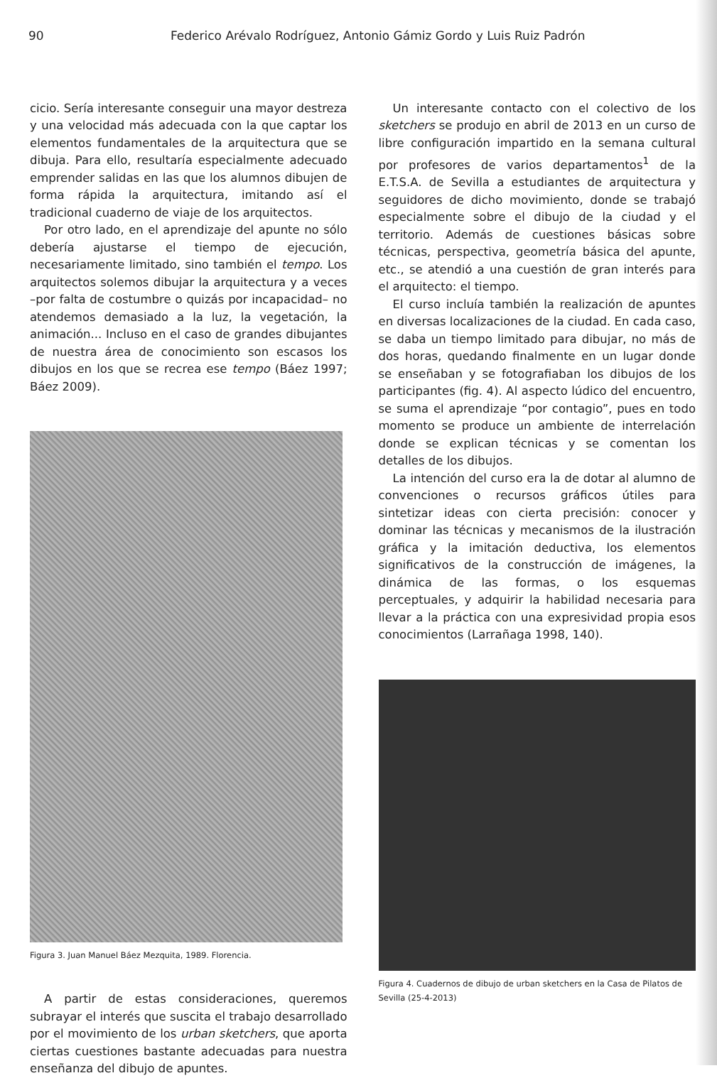90 Federico Arévalo Rodríguez, Antonio Gámiz Gordo y Luis Ruiz Padrón
cicio. Sería interesante conseguir una mayor destreza y una velocidad más adecuada con la que captar los elementos fundamentales de la arquitectura que se dibuja. Para ello, resultaría especialmente adecuado emprender salidas en las que los alumnos dibujen de forma rápida la arquitectura, imitando así el tradicional cuaderno de viaje de los arquitectos.
Por otro lado, en el aprendizaje del apunte no sólo debería ajustarse el tiempo de ejecución, necesariamente limitado, sino también el tempo. Los arquitectos solemos dibujar la arquitectura y a veces –por falta de costumbre o quizás por incapacidad– no atendemos demasiado a la luz, la vegetación, la animación... Incluso en el caso de grandes dibujantes de nuestra área de conocimiento son escasos los dibujos en los que se recrea ese tempo (Báez 1997; Báez 2009).
Figura 3. Juan Manuel Báez Mezquita, 1989. Florencia.
A partir de estas consideraciones, queremos subrayar el interés que suscita el trabajo desarrollado por el movimiento de los urban sketchers, que aporta ciertas cuestiones bastante adecuadas para nuestra enseñanza del dibujo de apuntes.
Un interesante contacto con el colectivo de los sketchers se produjo en abril de 2013 en un curso de libre configuración impartido en la semana cultural por profesores de varios departamentos<sup>1</sup> de la E.T.S.A. de Sevilla a estudiantes de arquitectura y seguidores de dicho movimiento, donde se trabajó especialmente sobre el dibujo de la ciudad y el territorio. Además de cuestiones básicas sobre técnicas, perspectiva, geometría básica del apunte, etc., se atendió a una cuestión de gran interés para el arquitecto: el tiempo.
El curso incluía también la realización de apuntes en diversas localizaciones de la ciudad. En cada caso, se daba un tiempo limitado para dibujar, no más de dos horas, quedando finalmente en un lugar donde se enseñaban y se fotografiaban los dibujos de los participantes (fig. 4). Al aspecto lúdico del encuentro, se suma el aprendizaje “por contagio”, pues en todo momento se produce un ambiente de interrelación donde se explican técnicas y se comentan los detalles de los dibujos.
La intención del curso era la de dotar al alumno de convenciones o recursos gráficos útiles para sintetizar ideas con cierta precisión: conocer y dominar las técnicas y mecanismos de la ilustración gráfica y la imitación deductiva, los elementos significativos de la construcción de imágenes, la dinámica de las formas, o los esquemas perceptuales, y adquirir la habilidad necesaria para llevar a la práctica con una expresividad propia esos conocimientos (Larrañaga 1998, 140).
Figura 4. Cuadernos de dibujo de urban sketchers en la Casa de Pilatos de Sevilla (25-4-2013)